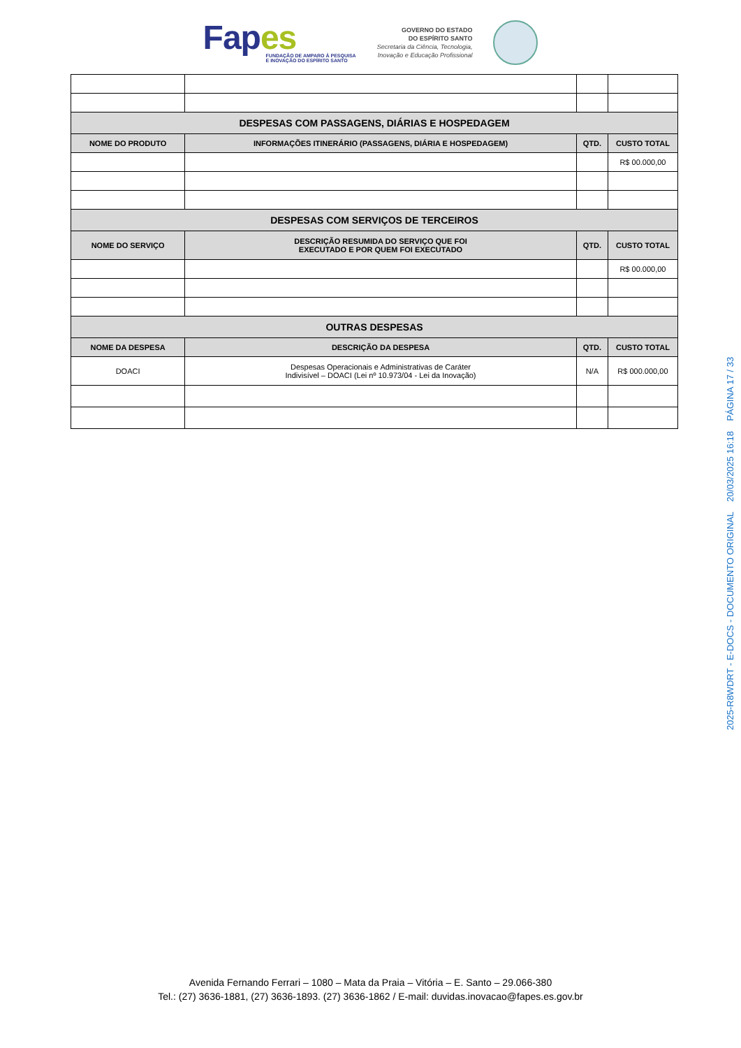Fapes
FUNDAÇÃO DE AMPARO À PESQUISA
E INOVAÇÃO DO ESPÍRITO SANTO
GOVERNO DO ESTADO
DO ESPÍRITO SANTO
Secretaria da Ciência, Tecnologia,
Inovação e Educação Profissional
| DESPESAS COM PASSAGENS, DIÁRIAS E HOSPEDAGEM | | | |
| --- | --- | --- | --- |
| NOME DO PRODUTO | INFORMAÇÕES ITINERÁRIO (PASSAGENS, DIÁRIA E HOSPEDAGEM) | QTD. | CUSTO TOTAL |
| | | | R$ 00.000,00 |
| DESPESAS COM SERVIÇOS DE TERCEIROS | | | |
| NOME DO SERVIÇO | DESCRIÇÃO RESUMIDA DO SERVIÇO QUE FOI EXECUTADO E POR QUEM FOI EXECUTADO | QTD. | CUSTO TOTAL |
| | | | R$ 00.000,00 |
| OUTRAS DESPESAS | | | |
| NOME DA DESPESA | DESCRIÇÃO DA DESPESA | QTD. | CUSTO TOTAL |
| DOACI | Despesas Operacionais e Administrativas de Caráter Indivisível – DOACI (Lei nº 10.973/04 - Lei da Inovação) | N/A | R$ 000.000,00 |
2025-R8WDRT - E-DOCS - DOCUMENTO ORIGINAL 20/03/2025 16:18 PÁGINA 17 / 33
Avenida Fernando Ferrari – 1080 – Mata da Praia – Vitória – E. Santo – 29.066-380
Tel.: (27) 3636-1881, (27) 3636-1893. (27) 3636-1862 / E-mail: duvidas.inovacao@fapes.es.gov.br